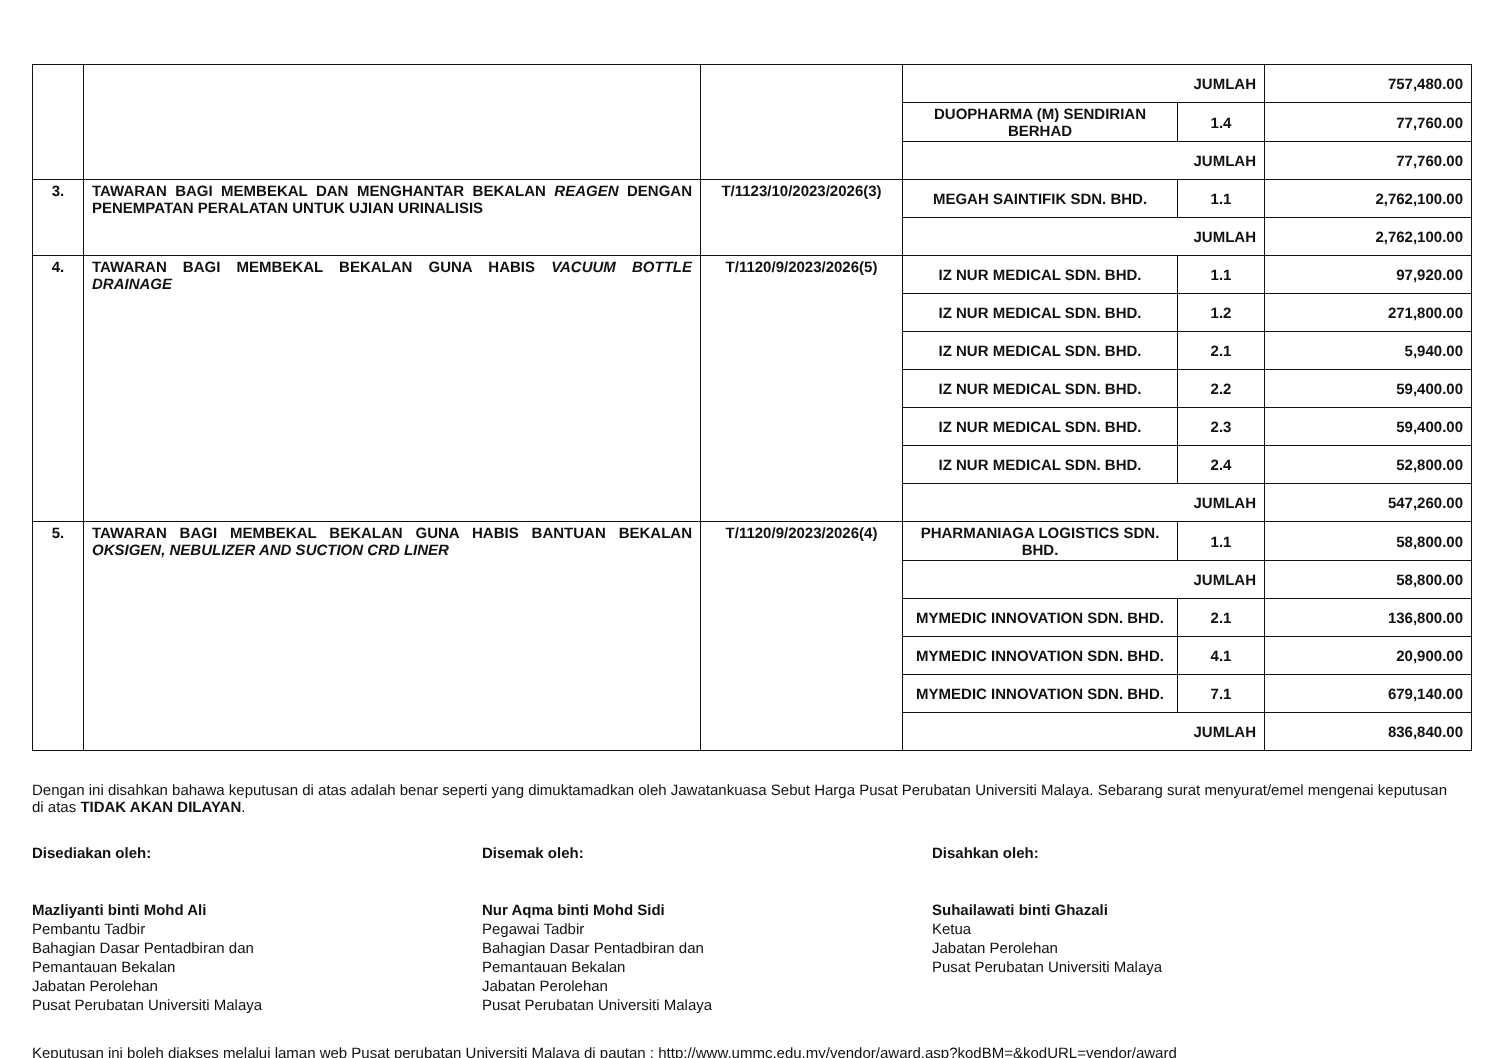| | | | JUMLAH | | 757,480.00 |
| | | | DUOPHARMA (M) SENDIRIAN BERHAD | 1.4 | 77,760.00 |
| | | | JUMLAH | | 77,760.00 |
| 3. | TAWARAN BAGI MEMBEKAL DAN MENGHANTAR BEKALAN REAGEN DENGAN PENEMPATAN PERALATAN UNTUK UJIAN URINALISIS | T/1123/10/2023/2026(3) | MEGAH SAINTIFIK SDN. BHD. | 1.1 | 2,762,100.00 |
| | | | JUMLAH | | 2,762,100.00 |
| 4. | TAWARAN BAGI MEMBEKAL BEKALAN GUNA HABIS VACUUM BOTTLE DRAINAGE | T/1120/9/2023/2026(5) | IZ NUR MEDICAL SDN. BHD. | 1.1 | 97,920.00 |
| | | | IZ NUR MEDICAL SDN. BHD. | 1.2 | 271,800.00 |
| | | | IZ NUR MEDICAL SDN. BHD. | 2.1 | 5,940.00 |
| | | | IZ NUR MEDICAL SDN. BHD. | 2.2 | 59,400.00 |
| | | | IZ NUR MEDICAL SDN. BHD. | 2.3 | 59,400.00 |
| | | | IZ NUR MEDICAL SDN. BHD. | 2.4 | 52,800.00 |
| | | | JUMLAH | | 547,260.00 |
| 5. | TAWARAN BAGI MEMBEKAL BEKALAN GUNA HABIS BANTUAN BEKALAN OKSIGEN, NEBULIZER AND SUCTION CRD LINER | T/1120/9/2023/2026(4) | PHARMANIAGA LOGISTICS SDN. BHD. | 1.1 | 58,800.00 |
| | | | JUMLAH | | 58,800.00 |
| | | | MYMEDIC INNOVATION SDN. BHD. | 2.1 | 136,800.00 |
| | | | MYMEDIC INNOVATION SDN. BHD. | 4.1 | 20,900.00 |
| | | | MYMEDIC INNOVATION SDN. BHD. | 7.1 | 679,140.00 |
| | | | JUMLAH | | 836,840.00 |
Dengan ini disahkan bahawa keputusan di atas adalah benar seperti yang dimuktamadkan oleh Jawatankuasa Sebut Harga Pusat Perubatan Universiti Malaya. Sebarang surat menyurat/emel mengenai keputusan di atas TIDAK AKAN DILAYAN.
Disediakan oleh:
Mazliyanti binti Mohd Ali
Pembantu Tadbir
Bahagian Dasar Pentadbiran dan
Pemantauan Bekalan
Jabatan Perolehan
Pusat Perubatan Universiti Malaya
Disemak oleh:
Nur Aqma binti Mohd Sidi
Pegawai Tadbir
Bahagian Dasar Pentadbiran dan
Pemantauan Bekalan
Jabatan Perolehan
Pusat Perubatan Universiti Malaya
Disahkan oleh:
Suhailawati binti Ghazali
Ketua
Jabatan Perolehan
Pusat Perubatan Universiti Malaya
Keputusan ini boleh diakses melalui laman web Pusat perubatan Universiti Malaya di pautan : http://www.ummc.edu.my/vendor/award.asp?kodBM=&kodURL=vendor/award